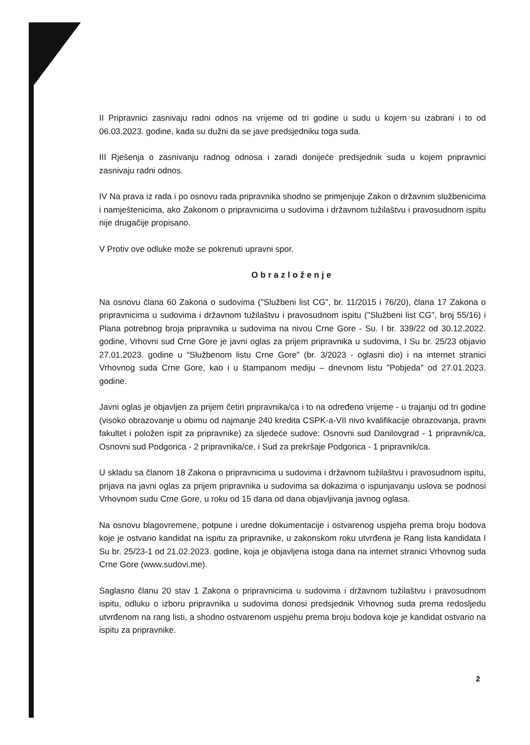II Pripravnici zasnivaju radni odnos na vrijeme od tri godine u sudu u kojem su izabrani i to od 06.03.2023. godine, kada su dužni da se jave predsjedniku toga suda.
III Rješenja o zasnivanju radnog odnosa i zaradi donijeće predsjednik suda u kojem pripravnici zasnivaju radni odnos.
IV Na prava iz rada i po osnovu rada pripravnika shodno se primjenjuje Zakon o državnim službenicima i namještenicima, ako Zakonom o pripravnicima u sudovima i državnom tužilaštvu i pravosudnom ispitu nije drugačije propisano.
V Protiv ove odluke može se pokrenuti upravni spor.
Obrazloženje
Na osnovu člana 60 Zakona o sudovima ("Službeni list CG", br. 11/2015 i 76/20), člana 17 Zakona o pripravnicima u sudovima i državnom tužilaštvu i pravosudnom ispitu ("Službeni list CG", broj 55/16) i Plana potrebnog broja pripravnika u sudovima na nivou Crne Gore - Su. I br. 339/22 od 30.12.2022. godine, Vrhovni sud Crne Gore je javni oglas za prijem pripravnika u sudovima, I Su br. 25/23 objavio 27.01.2023. godine u "Službenom listu Crne Gore" (br. 3/2023 - oglasni dio) i na internet stranici Vrhovnog suda Crne Gore, kao i u štampanom mediju – dnevnom listu "Pobjeda" od 27.01.2023. godine.
Javni oglas je objavljen za prijem četiri pripravnika/ca i to na određeno vrijeme - u trajanju od tri godine (visoko obrazovanje u obimu od najmanje 240 kredita CSPK-a-VII nivo kvalifikacije obrazovanja, pravni fakultet i položen ispit za pripravnike) za sljedeće sudove: Osnovni sud Danilovgrad - 1 pripravnik/ca, Osnovni sud Podgorica - 2 pripravnika/ce, i Sud za prekršaje Podgorica - 1 pripravnik/ca.
U skladu sa članom 18 Zakona o pripravnicima u sudovima i državnom tužilaštvu i pravosudnom ispitu, prijava na javni oglas za prijem pripravnika u sudovima sa dokazima o ispunjavanju uslova se podnosi Vrhovnom sudu Crne Gore, u roku od 15 dana od dana objavljivanja javnog oglasa.
Na osnovu blagovremene, potpune i uredne dokumentacije i ostvarenog uspjeha prema broju bodova koje je ostvario kandidat na ispitu za pripravnike, u zakonskom roku utvrđena je Rang lista kandidata I Su br. 25/23-1 od 21.02.2023. godine, koja je objavljena istoga dana na internet stranici Vrhovnog suda Crne Gore (www.sudovi.me).
Saglasno članu 20 stav 1 Zakona o pripravnicima u sudovima i državnom tužilaštvu i pravosudnom ispitu, odluku o izboru pripravnika u sudovima donosi predsjednik Vrhovnog suda prema redosljedu utvrđenom na rang listi, a shodno ostvarenom uspjehu prema broju bodova koje je kandidat ostvario na ispitu za pripravnike.
2